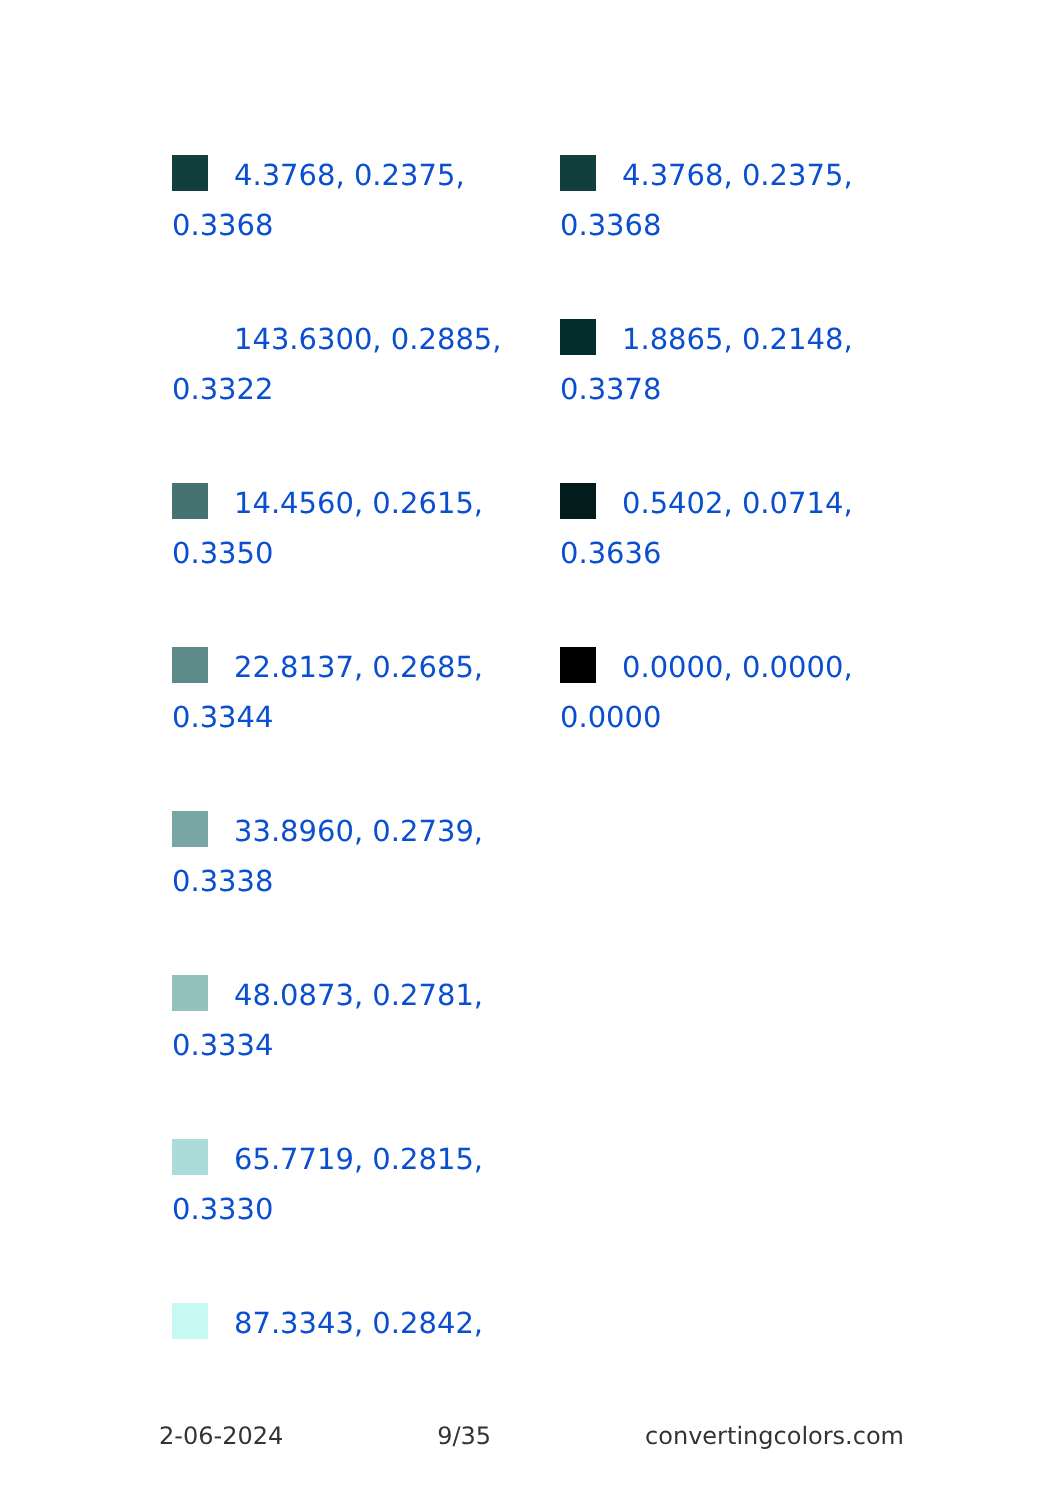4.3768, 0.2375, 0.3368
143.6300, 0.2885, 0.3322
14.4560, 0.2615, 0.3350
22.8137, 0.2685, 0.3344
33.8960, 0.2739, 0.3338
48.0873, 0.2781, 0.3334
65.7719, 0.2815, 0.3330
87.3343, 0.2842,
4.3768, 0.2375, 0.3368
1.8865, 0.2148, 0.3378
0.5402, 0.0714, 0.3636
0.0000, 0.0000, 0.0000
2-06-2024 9/35 convertingcolors.com